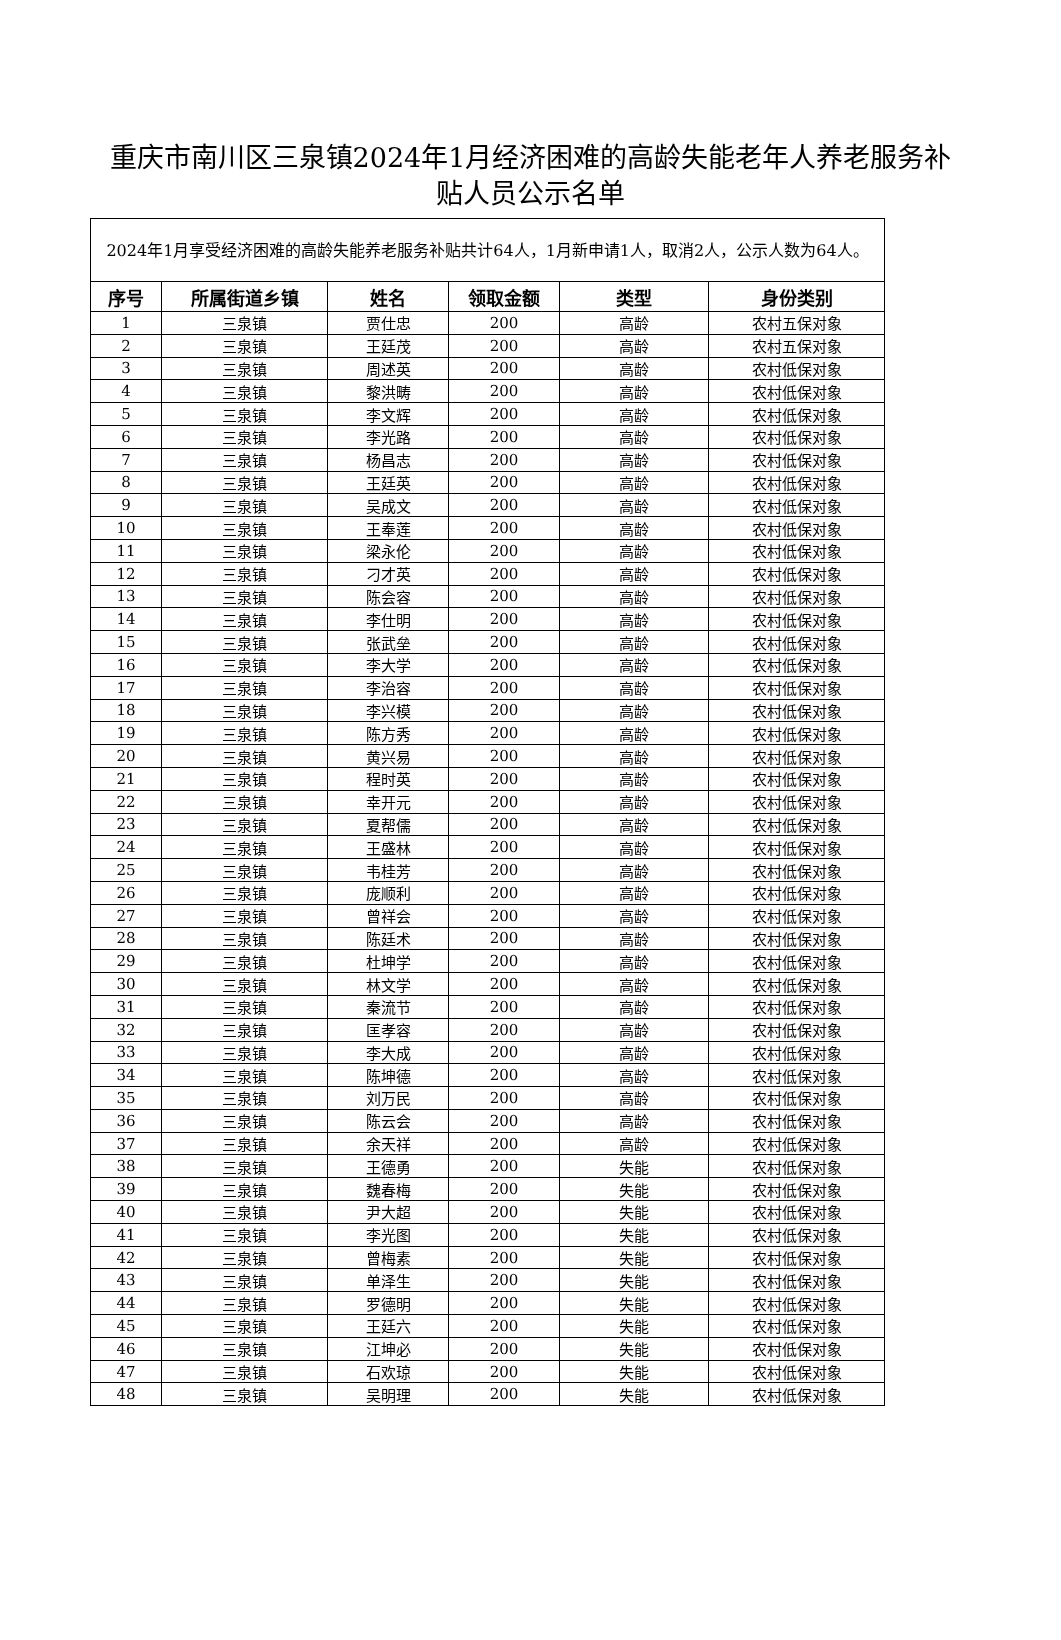重庆市南川区三泉镇2024年1月经济困难的高龄失能老年人养老服务补贴人员公示名单
| 2024年1月享受经济困难的高龄失能养老服务补贴共计64人，1月新申请1人，取消2人，公示人数为64人。 | | | | | |
| 序号 | 所属街道乡镇 | 姓名 | 领取金额 | 类型 | 身份类别 |
| 1 | 三泉镇 | 贾仕忠 | 200 | 高龄 | 农村五保对象 |
| 2 | 三泉镇 | 王廷茂 | 200 | 高龄 | 农村五保对象 |
| 3 | 三泉镇 | 周述英 | 200 | 高龄 | 农村低保对象 |
| 4 | 三泉镇 | 黎洪畴 | 200 | 高龄 | 农村低保对象 |
| 5 | 三泉镇 | 李文辉 | 200 | 高龄 | 农村低保对象 |
| 6 | 三泉镇 | 李光路 | 200 | 高龄 | 农村低保对象 |
| 7 | 三泉镇 | 杨昌志 | 200 | 高龄 | 农村低保对象 |
| 8 | 三泉镇 | 王廷英 | 200 | 高龄 | 农村低保对象 |
| 9 | 三泉镇 | 吴成文 | 200 | 高龄 | 农村低保对象 |
| 10 | 三泉镇 | 王奉莲 | 200 | 高龄 | 农村低保对象 |
| 11 | 三泉镇 | 梁永伦 | 200 | 高龄 | 农村低保对象 |
| 12 | 三泉镇 | 刁才英 | 200 | 高龄 | 农村低保对象 |
| 13 | 三泉镇 | 陈会容 | 200 | 高龄 | 农村低保对象 |
| 14 | 三泉镇 | 李仕明 | 200 | 高龄 | 农村低保对象 |
| 15 | 三泉镇 | 张武垒 | 200 | 高龄 | 农村低保对象 |
| 16 | 三泉镇 | 李大学 | 200 | 高龄 | 农村低保对象 |
| 17 | 三泉镇 | 李治容 | 200 | 高龄 | 农村低保对象 |
| 18 | 三泉镇 | 李兴模 | 200 | 高龄 | 农村低保对象 |
| 19 | 三泉镇 | 陈方秀 | 200 | 高龄 | 农村低保对象 |
| 20 | 三泉镇 | 黄兴易 | 200 | 高龄 | 农村低保对象 |
| 21 | 三泉镇 | 程时英 | 200 | 高龄 | 农村低保对象 |
| 22 | 三泉镇 | 幸开元 | 200 | 高龄 | 农村低保对象 |
| 23 | 三泉镇 | 夏帮儒 | 200 | 高龄 | 农村低保对象 |
| 24 | 三泉镇 | 王盛林 | 200 | 高龄 | 农村低保对象 |
| 25 | 三泉镇 | 韦桂芳 | 200 | 高龄 | 农村低保对象 |
| 26 | 三泉镇 | 庞顺利 | 200 | 高龄 | 农村低保对象 |
| 27 | 三泉镇 | 曾祥会 | 200 | 高龄 | 农村低保对象 |
| 28 | 三泉镇 | 陈廷术 | 200 | 高龄 | 农村低保对象 |
| 29 | 三泉镇 | 杜坤学 | 200 | 高龄 | 农村低保对象 |
| 30 | 三泉镇 | 林文学 | 200 | 高龄 | 农村低保对象 |
| 31 | 三泉镇 | 秦流节 | 200 | 高龄 | 农村低保对象 |
| 32 | 三泉镇 | 匡孝容 | 200 | 高龄 | 农村低保对象 |
| 33 | 三泉镇 | 李大成 | 200 | 高龄 | 农村低保对象 |
| 34 | 三泉镇 | 陈坤德 | 200 | 高龄 | 农村低保对象 |
| 35 | 三泉镇 | 刘万民 | 200 | 高龄 | 农村低保对象 |
| 36 | 三泉镇 | 陈云会 | 200 | 高龄 | 农村低保对象 |
| 37 | 三泉镇 | 余天祥 | 200 | 高龄 | 农村低保对象 |
| 38 | 三泉镇 | 王德勇 | 200 | 失能 | 农村低保对象 |
| 39 | 三泉镇 | 魏春梅 | 200 | 失能 | 农村低保对象 |
| 40 | 三泉镇 | 尹大超 | 200 | 失能 | 农村低保对象 |
| 41 | 三泉镇 | 李光图 | 200 | 失能 | 农村低保对象 |
| 42 | 三泉镇 | 曾梅素 | 200 | 失能 | 农村低保对象 |
| 43 | 三泉镇 | 单泽生 | 200 | 失能 | 农村低保对象 |
| 44 | 三泉镇 | 罗德明 | 200 | 失能 | 农村低保对象 |
| 45 | 三泉镇 | 王廷六 | 200 | 失能 | 农村低保对象 |
| 46 | 三泉镇 | 江坤必 | 200 | 失能 | 农村低保对象 |
| 47 | 三泉镇 | 石欢琼 | 200 | 失能 | 农村低保对象 |
| 48 | 三泉镇 | 吴明理 | 200 | 失能 | 农村低保对象 |